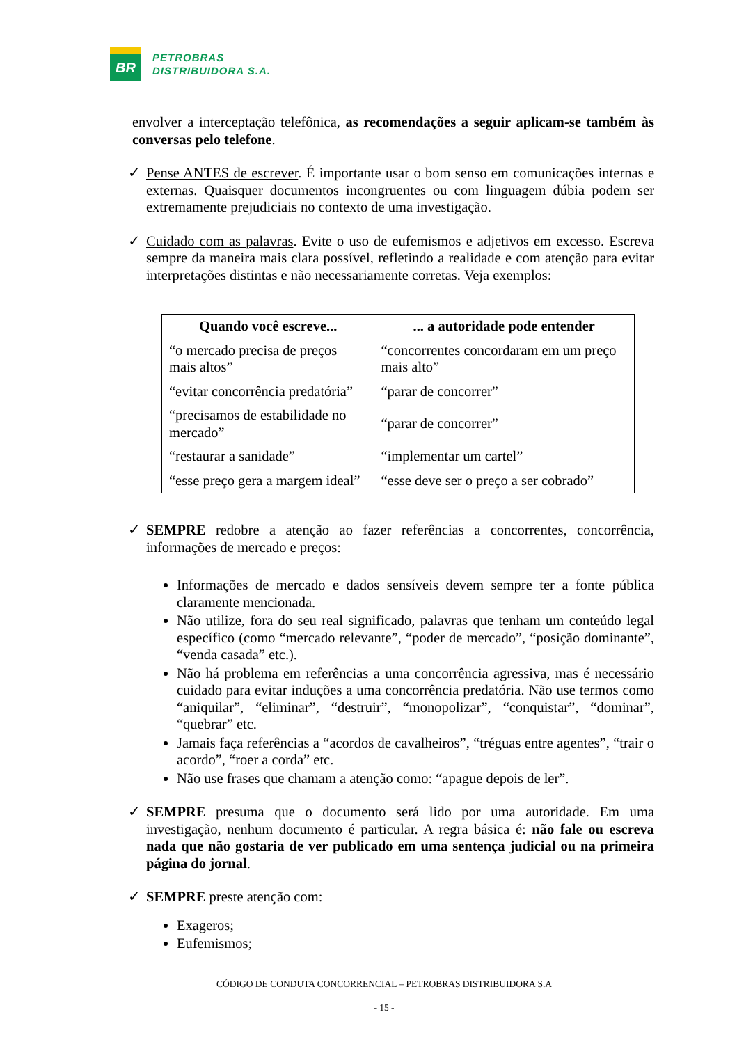BR
PETROBRAS
DISTRIBUIDORA S.A.
envolver a interceptação telefônica, as recomendações a seguir aplicam-se também às conversas pelo telefone.
✓ Pense ANTES de escrever. É importante usar o bom senso em comunicações internas e externas. Quaisquer documentos incongruentes ou com linguagem dúbia podem ser extremamente prejudiciais no contexto de uma investigação.
✓ Cuidado com as palavras. Evite o uso de eufemismos e adjetivos em excesso. Escreva sempre da maneira mais clara possível, refletindo a realidade e com atenção para evitar interpretações distintas e não necessariamente corretas. Veja exemplos:
| Quando você escreve... | ... a autoridade pode entender |
| --- | --- |
| “o mercado precisa de preços mais altos” | “concorrentes concordaram em um preço mais alto” |
| “evitar concorrência predatória” | “parar de concorrer” |
| “precisamos de estabilidade no mercado” | “parar de concorrer” |
| “restaurar a sanidade” | “implementar um cartel” |
| “esse preço gera a margem ideal” | “esse deve ser o preço a ser cobrado” |
✓ SEMPRE redobre a atenção ao fazer referências a concorrentes, concorrência, informações de mercado e preços:
Informações de mercado e dados sensíveis devem sempre ter a fonte pública claramente mencionada.
Não utilize, fora do seu real significado, palavras que tenham um conteúdo legal específico (como “mercado relevante”, “poder de mercado”, “posição dominante”, “venda casada” etc.).
Não há problema em referências a uma concorrência agressiva, mas é necessário cuidado para evitar induções a uma concorrência predatória. Não use termos como “aniquilar”, “eliminar”, “destruir”, “monopolizar”, “conquistar”, “dominar”, “quebrar” etc.
Jamais faça referências a “acordos de cavalheiros”, “tréguas entre agentes”, “trair o acordo”, “roer a corda” etc.
Não use frases que chamam a atenção como: “apague depois de ler”.
✓ SEMPRE presuma que o documento será lido por uma autoridade. Em uma investigação, nenhum documento é particular. A regra básica é: não fale ou escreva nada que não gostaria de ver publicado em uma sentença judicial ou na primeira página do jornal.
✓ SEMPRE preste atenção com:
Exageros;
Eufemismos;
CÓDIGO DE CONDUTA CONCORRENCIAL – PETROBRAS DISTRIBUIDORA S.A
- 15 -